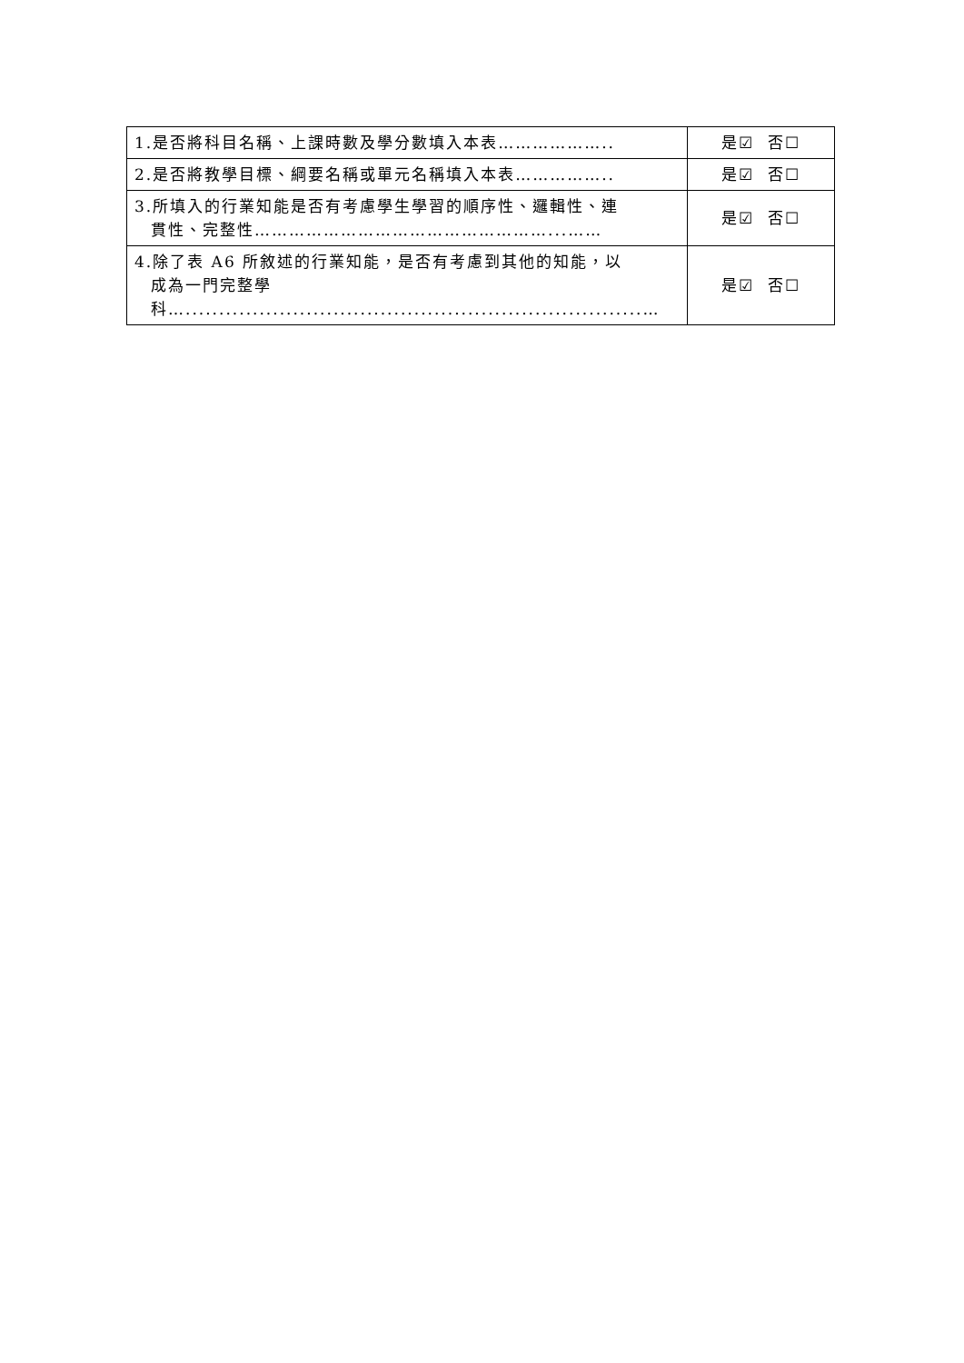| 1.是否將科目名稱、上課時數及學分數填入本表……………….. | 是☑ 否☐ |
| 2.是否將教學目標、綱要名稱或單元名稱填入本表…………….. | 是☑ 否☐ |
| 3.所填入的行業知能是否有考慮學生學習的順序性、邏輯性、連 貫性、完整性……………………………………………...…… | 是☑ 否☐ |
| 4.除了表 A6 所敘述的行業知能，是否有考慮到其他的知能，以 成為一門完整學 科…....................................................................… | 是☑ 否☐ |